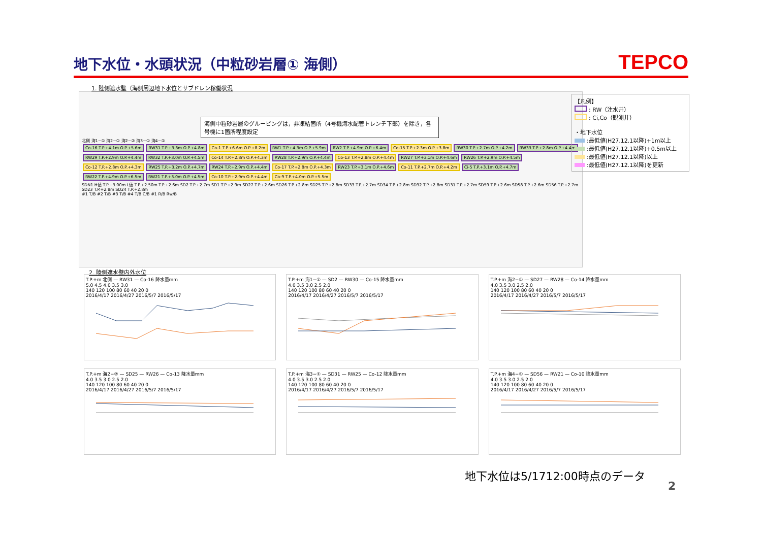地下水位・水頭状況（中粒砂岩層① 海側）
TEPCO
1. 陸側遮水壁（海側周辺地下水位とサブドレン稼働状況
北側 海1−① 海2−① 海2−② 海3−① 海4−①
Co-16 T.P.+4.1m O.P.+5.6m RW31 T.P.+3.3m O.P.+4.8m Co-1 T.P.+6.6m O.P.+8.2m RW1 T.P.+4.3m O.P.+5.9m RW2 T.P.+4.9m O.P.+6.4m Co-15 T.P.+2.3m O.P.+3.8m RW30 T.P.+2.7m O.P.+4.2m RW33 T.P.+2.8m O.P.+4.4m RW29 T.P.+2.9m O.P.+4.4m RW32 T.P.+3.0m O.P.+4.5m Co-14 T.P.+2.8m O.P.+4.3m RW28 T.P.+2.9m O.P.+4.4m Co-13 T.P.+2.8m O.P.+4.4m RW27 T.P.+3.1m O.P.+4.6m RW26 T.P.+2.9m O.P.+4.5m Co-12 T.P.+2.8m O.P.+4.3m RW25 T.P.+3.2m O.P.+4.7m RW24 T.P.+2.9m O.P.+4.4m Co-17 T.P.+2.8m O.P.+4.3m RW23 T.P.+3.1m O.P.+4.6m Co-11 T.P.+2.7m O.P.+4.2m Ci-5 T.P.+3.1m O.P.+4.7m RW22 T.P.+4.9m O.P.+6.5m RW21 T.P.+3.0m O.P.+4.5m Co-10 T.P.+2.9m O.P.+4.4m Co-9 T.P.+4.0m O.P.+5.5m
SDN1 H値 T.P.+3.00m L値 T.P.+2.50m T.P.+2.6m SD2 T.P.+2.7m SD1 T.P.+2.9m SD27 T.P.+2.6m SD26 T.P.+2.8m SD25 T.P.+2.8m SD33 T.P.+2.7m SD34 T.P.+2.8m SD32 T.P.+2.8m SD31 T.P.+2.7m SD59 T.P.+2.6m SD58 T.P.+2.6m SD56 T.P.+2.7m SD23 T.P.+2.8m SD24 T.P.+2.8m
#1 T/B #2 T/B #3 T/B #4 T/B C/B #1 R/B Rw/B
海側中粒砂岩層のグルーピングは，非凍結箇所（4号機海水配管トレンチ下部）を除き，各号機に1箇所程度設定
【凡例】
: RW（注水井）
: Ci,Co（観測井）
・地下水位
:最低値(H27.12.1以降)+1m以上
:最低値(H27.12.1以降)+0.5m以上
:最低値(H27.12.1以降)以上
:最低値(H27.12.1以降)を更新
2. 陸側遮水壁内外水位
T.P.+m 北側 — RW31 — Co-16 降水量mm
5.0 4.5 4.0 3.5 3.0
140 120 100 80 60 40 20 0
2016/4/17 2016/4/27 2016/5/7 2016/5/17
T.P.+m 海1−① — SD2 — RW30 — Co-15 降水量mm
4.0 3.5 3.0 2.5 2.0
140 120 100 80 60 40 20 0
2016/4/17 2016/4/27 2016/5/7 2016/5/17
T.P.+m 海2−① — SD27 — RW28 — Co-14 降水量mm
4.0 3.5 3.0 2.5 2.0
140 120 100 80 60 40 20 0
2016/4/17 2016/4/27 2016/5/7 2016/5/17
T.P.+m 海2−② — SD25 — RW26 — Co-13 降水量mm
4.0 3.5 3.0 2.5 2.0
140 120 100 80 60 40 20 0
2016/4/17 2016/4/27 2016/5/7 2016/5/17
T.P.+m 海3−① — SD31 — RW25 — Co-12 降水量mm
4.0 3.5 3.0 2.5 2.0
140 120 100 80 60 40 20 0
2016/4/17 2016/4/27 2016/5/7 2016/5/17
T.P.+m 海4−① — SD56 — RW21 — Co-10 降水量mm
4.0 3.5 3.0 2.5 2.0
140 120 100 80 60 40 20 0
2016/4/17 2016/4/27 2016/5/7 2016/5/17
地下水位は5/1712:00時点のデータ
2